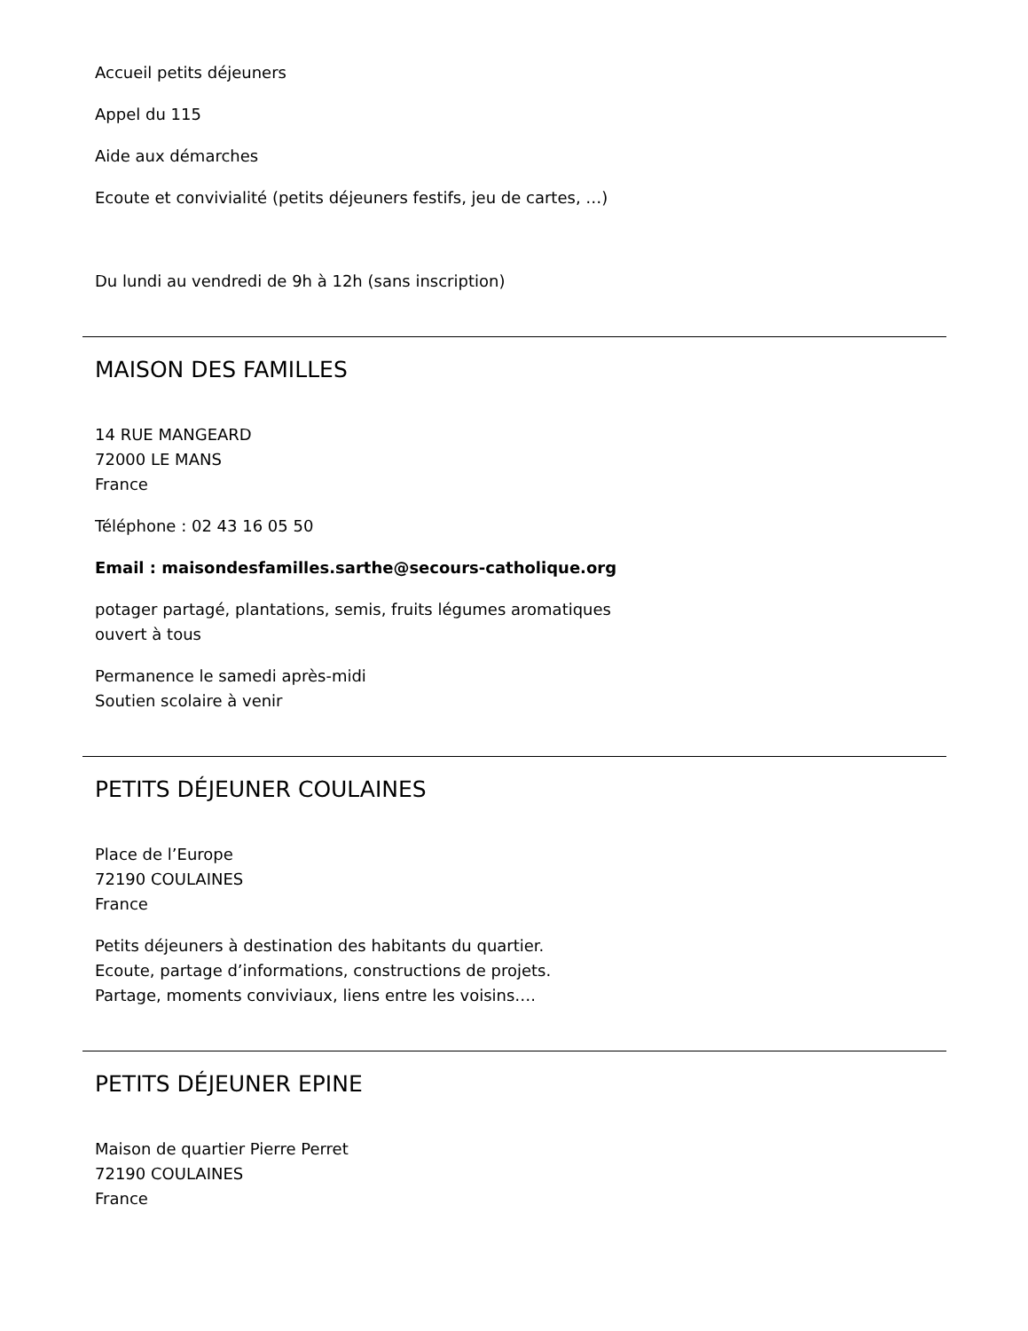Accueil petits déjeuners
Appel du 115
Aide aux démarches
Ecoute et convivialité (petits déjeuners festifs, jeu de cartes, …)
Du lundi au vendredi de 9h à 12h (sans inscription)
MAISON DES FAMILLES
14 RUE MANGEARD
72000 LE MANS
France
Téléphone : 02 43 16 05 50
Email : maisondesfamilles.sarthe@secours-catholique.org
potager partagé, plantations, semis, fruits légumes aromatiques
ouvert à tous
Permanence le samedi après-midi
Soutien scolaire à venir
PETITS DÉJEUNER COULAINES
Place de l’Europe
72190 COULAINES
France
Petits déjeuners à destination des habitants du quartier.
Ecoute, partage d’informations, constructions de projets.
Partage, moments conviviaux, liens entre les voisins….
PETITS DÉJEUNER EPINE
Maison de quartier Pierre Perret
72190 COULAINES
France